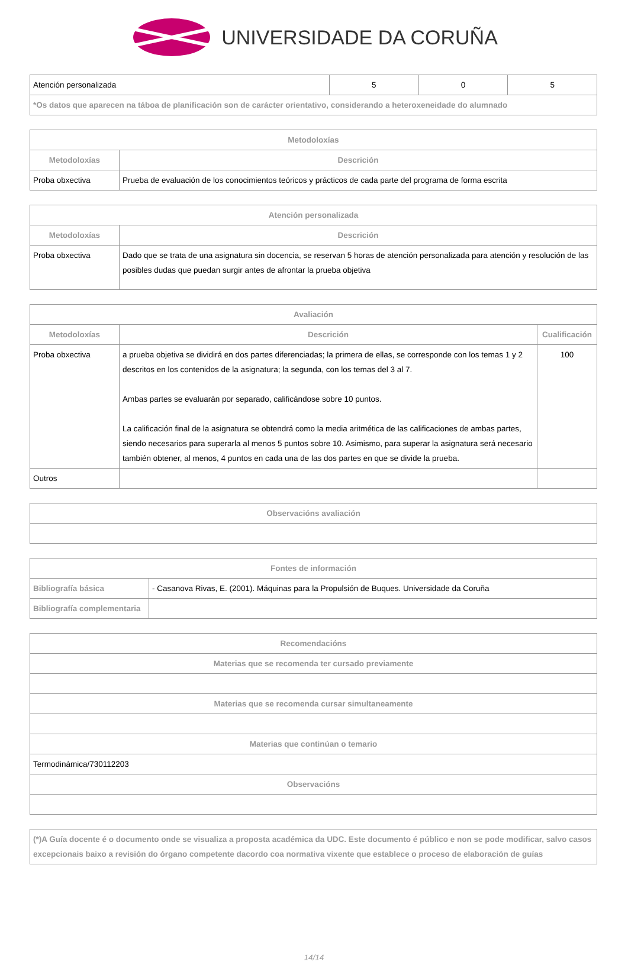UNIVERSIDADE DA CORUÑA
| Atención personalizada | 5 | 0 | 5 |
| *Os datos que aparecen na táboa de planificación son de carácter orientativo, considerando a heteroxeneidade do alumnado | | | |
| Metodoloxías | |
| --- | --- |
| Metodoloxías | Descrición |
| Proba obxectiva | Prueba de evaluación de los conocimientos teóricos y prácticos de cada parte del programa de forma escrita |
| Atención personalizada | |
| --- | --- |
| Metodoloxías | Descrición |
| Proba obxectiva | Dado que se trata de una asignatura sin docencia, se reservan 5 horas de atención personalizada para atención y resolución de las posibles dudas que puedan surgir antes de afrontar la prueba objetiva |
| Avaliación | | |
| --- | --- | --- |
| Metodoloxías | Descrición | Cualificación |
| Proba obxectiva | a prueba objetiva se dividirá en dos partes diferenciadas; la primera de ellas, se corresponde con los temas 1 y 2 descritos en los contenidos de la asignatura; la segunda, con los temas del 3 al 7. Ambas partes se evaluarán por separado, calificándose sobre 10 puntos. La calificación final de la asignatura se obtendrá como la media aritmética de las calificaciones de ambas partes, siendo necesarios para superarla al menos 5 puntos sobre 10. Asimismo, para superar la asignatura será necesario también obtener, al menos, 4 puntos en cada una de las dos partes en que se divide la prueba. | 100 |
| Outros | | |
| Observacións avaliación |
| --- |
| Fontes de información | |
| --- | --- |
| Bibliografía básica | - Casanova Rivas, E. (2001). Máquinas para la Propulsión de Buques. Universidade da Coruña |
| Bibliografía complementaria | |
| Recomendacións |
| --- |
| Materias que se recomenda ter cursado previamente |
| Materias que se recomenda cursar simultaneamente |
| Materias que continúan o temario |
| Termodinámica/730112203 |
| Observacións |
| (*)A Guía docente é o documento onde se visualiza a proposta académica da UDC. Este documento é público e non se pode modificar, salvo casos excepcionais baixo a revisión do órgano competente dacordo coa normativa vixente que establece o proceso de elaboración de guías |
14/14